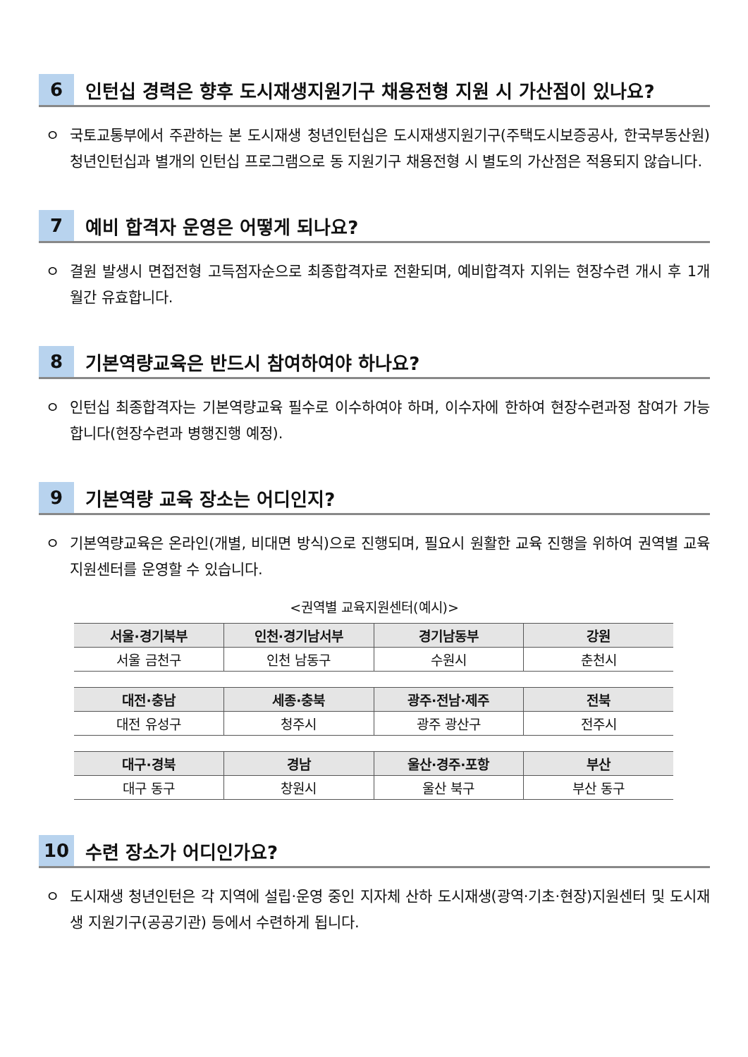6
인턴십 경력은 향후 도시재생지원기구 채용전형 지원 시 가산점이 있나요?
ㅇ 국토교통부에서 주관하는 본 도시재생 청년인턴십은 도시재생지원기구(주택도시보증공사, 한국부동산원) 청년인턴십과 별개의 인턴십 프로그램으로 동 지원기구 채용전형 시 별도의 가산점은 적용되지 않습니다.
7
예비 합격자 운영은 어떻게 되나요?
ㅇ 결원 발생시 면접전형 고득점자순으로 최종합격자로 전환되며, 예비합격자 지위는 현장수련 개시 후 1개월간 유효합니다.
8
기본역량교육은 반드시 참여하여야 하나요?
ㅇ 인턴십 최종합격자는 기본역량교육 필수로 이수하여야 하며, 이수자에 한하여 현장수련과정 참여가 가능합니다(현장수련과 병행진행 예정).
9
기본역량 교육 장소는 어디인지?
ㅇ 기본역량교육은 온라인(개별, 비대면 방식)으로 진행되며, 필요시 원활한 교육 진행을 위하여 권역별 교육지원센터를 운영할 수 있습니다.
<권역별 교육지원센터(예시)>
| 서울·경기북부 | 인천·경기남서부 | 경기남동부 | 강원 |
| --- | --- | --- | --- |
| 서울 금천구 | 인천 남동구 | 수원시 | 춘천시 |
| 대전·충남 | 세종·충북 | 광주·전남·제주 | 전북 |
| --- | --- | --- | --- |
| 대전 유성구 | 청주시 | 광주 광산구 | 전주시 |
| 대구·경북 | 경남 | 울산·경주·포항 | 부산 |
| --- | --- | --- | --- |
| 대구 동구 | 창원시 | 울산 북구 | 부산 동구 |
10
수련 장소가 어디인가요?
ㅇ 도시재생 청년인턴은 각 지역에 설립·운영 중인 지자체 산하 도시재생(광역·기초·현장)지원센터 및 도시재생 지원기구(공공기관) 등에서 수련하게 됩니다.